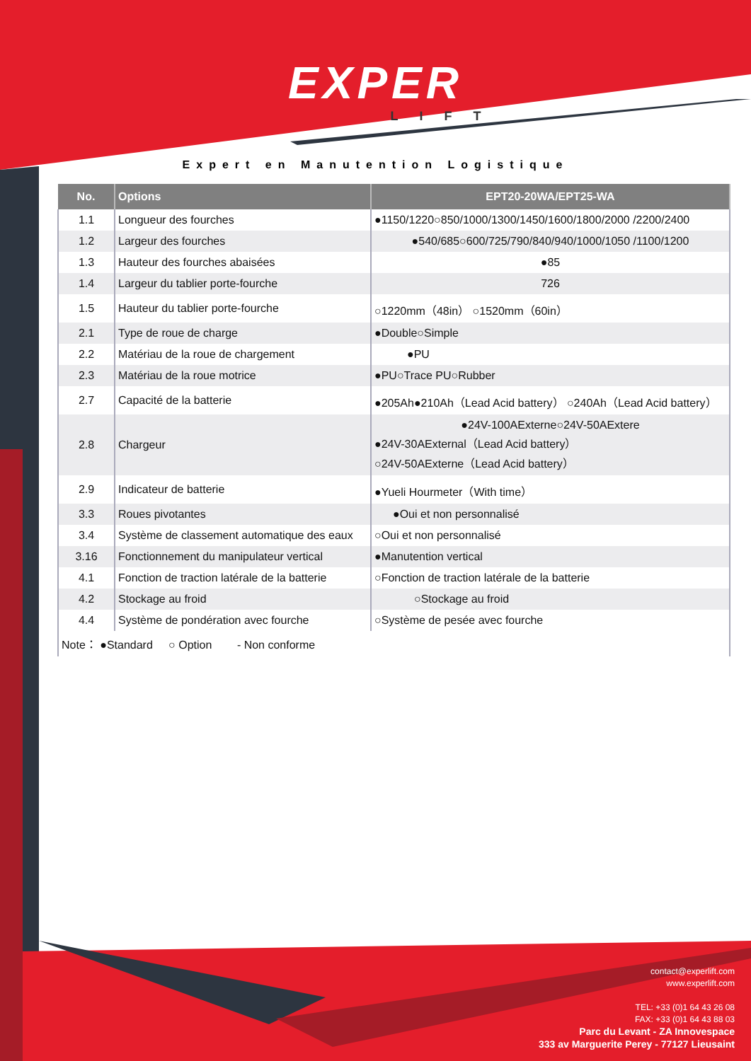EXPER
LIFT
Expert en Manutention Logistique
| No. | Options | EPT20-20WA/EPT25-WA |
| --- | --- | --- |
| 1.1 | Longueur des fourches | ●1150/1220○850/1000/1300/1450/1600/1800/2000 /2200/2400 |
| 1.2 | Largeur des fourches | ●540/685○600/725/790/840/940/1000/1050 /1100/1200 |
| 1.3 | Hauteur des fourches abaisées | ●85 |
| 1.4 | Largeur du tablier porte-fourche | 726 |
| 1.5 | Hauteur du tablier porte-fourche | ○1220mm（48in） ○1520mm（60in） |
| 2.1 | Type de roue de charge | ●Double○Simple |
| 2.2 | Matériau de la roue de chargement | ●PU |
| 2.3 | Matériau de la roue motrice | ●PU○Trace PU○Rubber |
| 2.7 | Capacité de la batterie | ●205Ah●210Ah（Lead Acid battery） ○240Ah（Lead Acid battery） |
| 2.8 | Chargeur | ●24V-100AExterne○24V-50AExtere ●24V-30AExternal（Lead Acid battery） ○24V-50AExterne（Lead Acid battery） |
| 2.9 | Indicateur de batterie | ●Yueli Hourmeter（With time） |
| 3.3 | Roues pivotantes | ●Oui et non personnalisé |
| 3.4 | Système de classement automatique des eaux | ○Oui et non personnalisé |
| 3.16 | Fonctionnement du manipulateur vertical | ●Manutention vertical |
| 4.1 | Fonction de traction latérale de la batterie | ○Fonction de traction latérale de la batterie |
| 4.2 | Stockage au froid | ○Stockage au froid |
| 4.4 | Système de pondération avec fourche | ○Système de pesée avec fourche |
| Note： ●Standard ○ Option - Non conforme | | |
contact@experlift.com
www.experlift.com
TEL: +33 (0)1 64 43 26 08
FAX: +33 (0)1 64 43 88 03
Parc du Levant - ZA Innovespace
333 av Marguerite Perey - 77127 Lieusaint